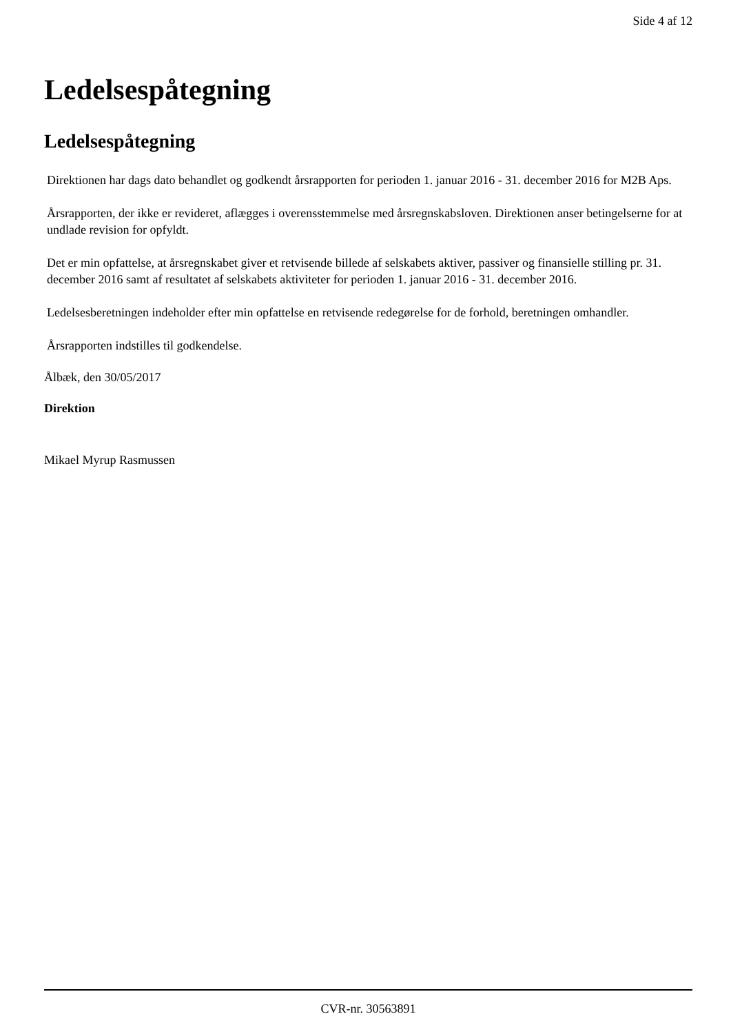Side 4 af 12
Ledelsespåtegning
Ledelsespåtegning
Direktionen har dags dato behandlet og godkendt årsrapporten for perioden 1. januar 2016 - 31. december 2016 for M2B Aps.
Årsrapporten, der ikke er revideret, aflægges i overensstemmelse med årsregnskabsloven. Direktionen anser betingelserne for at undlade revision for opfyldt.
Det er min opfattelse, at årsregnskabet giver et retvisende billede af selskabets aktiver, passiver og finansielle stilling pr. 31. december 2016 samt af resultatet af selskabets aktiviteter for perioden 1. januar 2016 - 31. december 2016.
Ledelsesberetningen indeholder efter min opfattelse en retvisende redegørelse for de forhold, beretningen omhandler.
Årsrapporten indstilles til godkendelse.
Ålbæk, den 30/05/2017
Direktion
Mikael Myrup Rasmussen
CVR-nr. 30563891